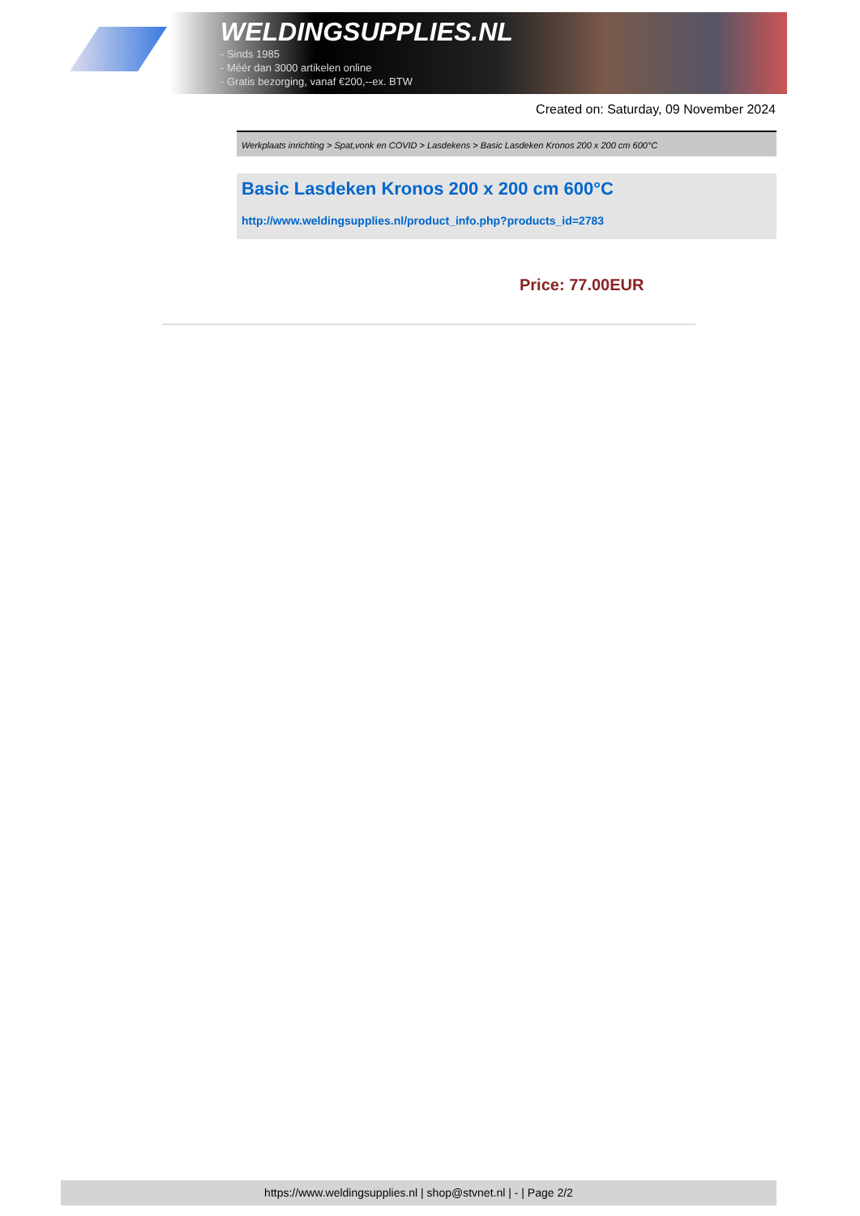WELDINGSUPPLIES.NL
- Sinds 1985
- Méér dan 3000 artikelen online
- Gratis bezorging, vanaf €200,--ex. BTW
Created on: Saturday, 09 November 2024
Werkplaats inrichting > Spat,vonk en COVID > Lasdekens > Basic Lasdeken Kronos 200 x 200 cm 600°C
Basic Lasdeken Kronos 200 x 200 cm 600°C
http://www.weldingsupplies.nl/product_info.php?products_id=2783
Price: 77.00EUR
https://www.weldingsupplies.nl | shop@stvnet.nl | - | Page 2/2